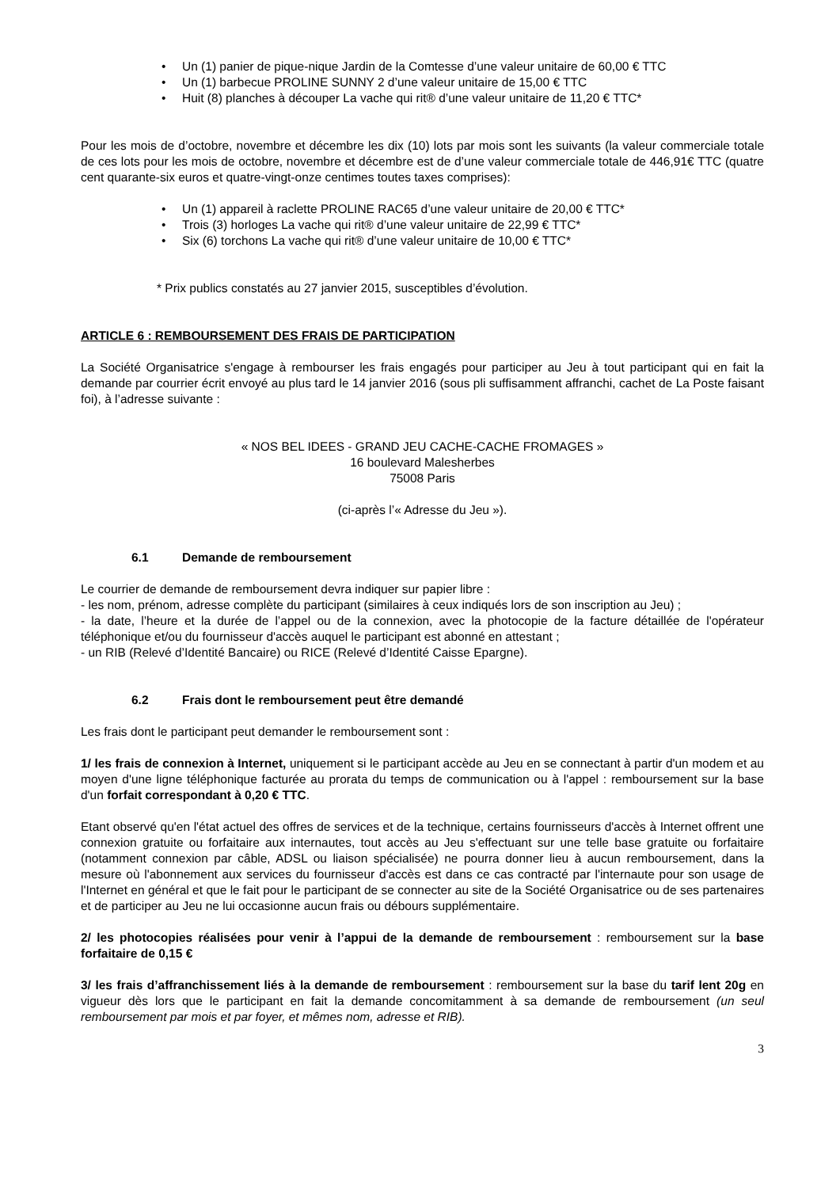• Un (1) panier de pique-nique Jardin de la Comtesse d’une valeur unitaire de 60,00 € TTC
• Un (1) barbecue PROLINE SUNNY 2 d’une valeur unitaire de 15,00 € TTC
• Huit (8) planches à découper La vache qui rit® d’une valeur unitaire de 11,20 € TTC*
Pour les mois de d’octobre, novembre et décembre les dix (10) lots par mois sont les suivants (la valeur commerciale totale de ces lots pour les mois de octobre, novembre et décembre est de d’une valeur commerciale totale de 446,91€ TTC (quatre cent quarante-six euros et quatre-vingt-onze centimes toutes taxes comprises):
• Un (1) appareil à raclette PROLINE RAC65 d’une valeur unitaire de 20,00 € TTC*
• Trois (3) horloges La vache qui rit® d’une valeur unitaire de 22,99 € TTC*
• Six (6) torchons La vache qui rit® d’une valeur unitaire de 10,00 € TTC*
* Prix publics constatés au 27 janvier 2015, susceptibles d’évolution.
ARTICLE 6 : REMBOURSEMENT DES FRAIS DE PARTICIPATION
La Société Organisatrice s'engage à rembourser les frais engagés pour participer au Jeu à tout participant qui en fait la demande par courrier écrit envoyé au plus tard le 14 janvier 2016 (sous pli suffisamment affranchi, cachet de La Poste faisant foi), à l’adresse suivante :
« NOS BEL IDEES - GRAND JEU CACHE-CACHE FROMAGES »
16 boulevard Malesherbes
75008 Paris
(ci-après l’« Adresse du Jeu »).
6.1 Demande de remboursement
Le courrier de demande de remboursement devra indiquer sur papier libre :
- les nom, prénom, adresse complète du participant (similaires à ceux indiqués lors de son inscription au Jeu) ;
- la date, l’heure et la durée de l’appel ou de la connexion, avec la photocopie de la facture détaillée de l'opérateur téléphonique et/ou du fournisseur d'accès auquel le participant est abonné en attestant ;
- un RIB (Relevé d’Identité Bancaire) ou RICE (Relevé d’Identité Caisse Epargne).
6.2 Frais dont le remboursement peut être demandé
Les frais dont le participant peut demander le remboursement sont :
1/ les frais de connexion à Internet, uniquement si le participant accède au Jeu en se connectant à partir d'un modem et au moyen d'une ligne téléphonique facturée au prorata du temps de communication ou à l'appel : remboursement sur la base d'un forfait correspondant à 0,20 € TTC.
Etant observé qu'en l'état actuel des offres de services et de la technique, certains fournisseurs d'accès à Internet offrent une connexion gratuite ou forfaitaire aux internautes, tout accès au Jeu s'effectuant sur une telle base gratuite ou forfaitaire (notamment connexion par câble, ADSL ou liaison spécialisée) ne pourra donner lieu à aucun remboursement, dans la mesure où l'abonnement aux services du fournisseur d'accès est dans ce cas contracté par l'internaute pour son usage de l'Internet en général et que le fait pour le participant de se connecter au site de la Société Organisatrice ou de ses partenaires et de participer au Jeu ne lui occasionne aucun frais ou débours supplémentaire.
2/ les photocopies réalisées pour venir à l’appui de la demande de remboursement : remboursement sur la base forfaitaire de 0,15 €
3/ les frais d’affranchissement liés à la demande de remboursement : remboursement sur la base du tarif lent 20g en vigueur dès lors que le participant en fait la demande concomitamment à sa demande de remboursement (un seul remboursement par mois et par foyer, et mêmes nom, adresse et RIB).
3